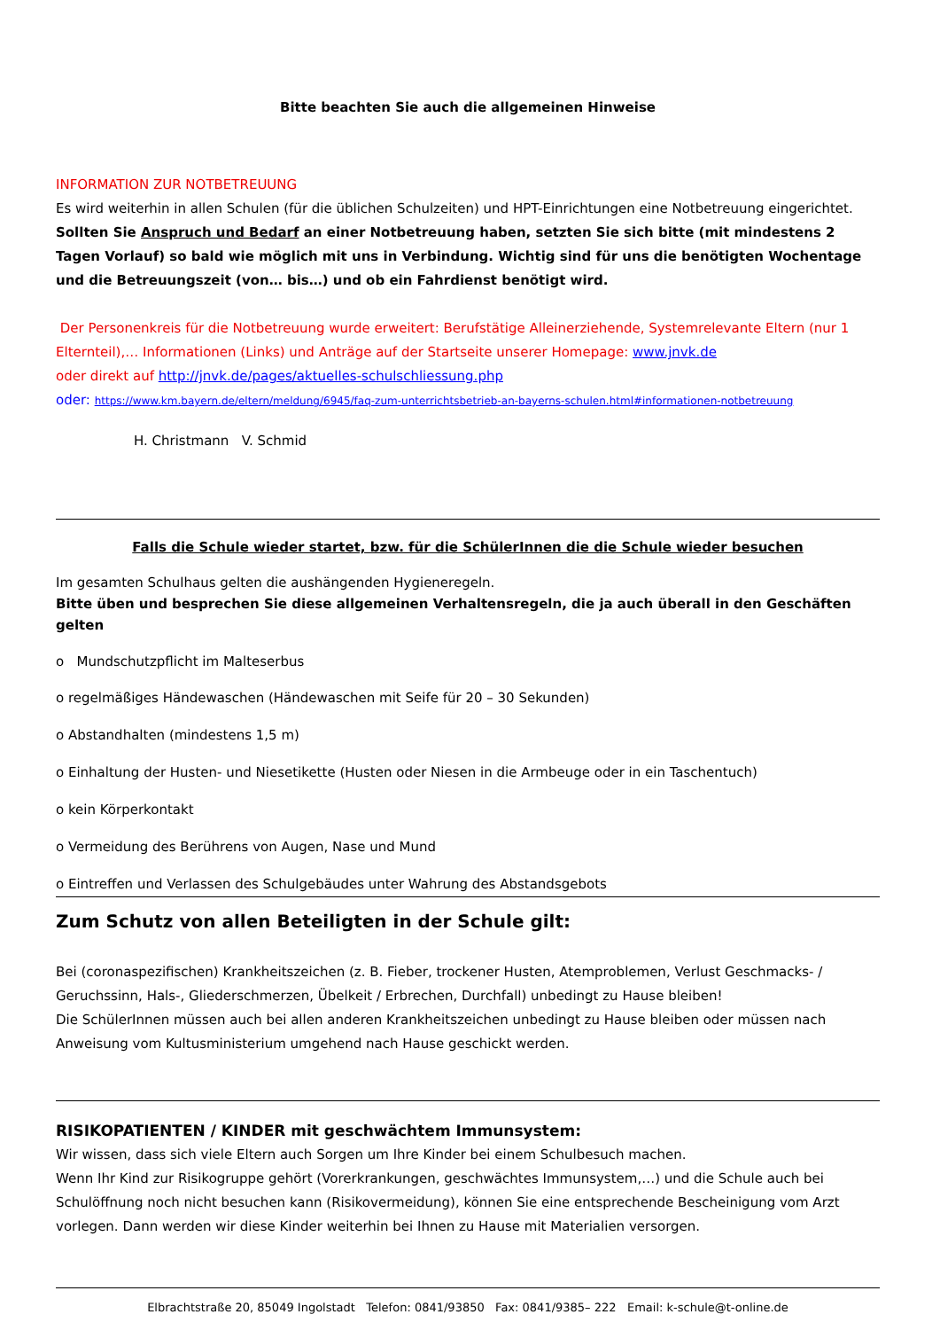Bitte beachten Sie auch die allgemeinen Hinweise
INFORMATION ZUR NOTBETREUUNG
Es wird weiterhin in allen Schulen (für die üblichen Schulzeiten) und HPT-Einrichtungen eine Notbetreuung eingerichtet. Sollten Sie Anspruch und Bedarf an einer Notbetreuung haben, setzten Sie sich bitte (mit mindestens 2 Tagen Vorlauf) so bald wie möglich mit uns in Verbindung. Wichtig sind für uns die benötigten Wochentage und die Betreuungszeit (von… bis…) und ob ein Fahrdienst benötigt wird.
Der Personenkreis für die Notbetreuung wurde erweitert: Berufstätige Alleinerziehende, Systemrelevante Eltern (nur 1 Elternteil),… Informationen (Links) und Anträge auf der Startseite unserer Homepage: www.jnvk.de
oder direkt auf http://jnvk.de/pages/aktuelles-schulschliessung.php
oder: https://www.km.bayern.de/eltern/meldung/6945/faq-zum-unterrichtsbetrieb-an-bayerns-schulen.html#informationen-notbetreuung
H. Christmann V. Schmid
Falls die Schule wieder startet, bzw. für die SchülerInnen die die Schule wieder besuchen
Im gesamten Schulhaus gelten die aushängenden Hygieneregeln.
Bitte üben und besprechen Sie diese allgemeinen Verhaltensregeln, die ja auch überall in den Geschäften gelten
o Mundschutzpflicht im Malteserbus
o regelmäßiges Händewaschen (Händewaschen mit Seife für 20 – 30 Sekunden)
o Abstandhalten (mindestens 1,5 m)
o Einhaltung der Husten- und Niesetikette (Husten oder Niesen in die Armbeuge oder in ein Taschentuch)
o kein Körperkontakt
o Vermeidung des Berührens von Augen, Nase und Mund
o Eintreffen und Verlassen des Schulgebäudes unter Wahrung des Abstandsgebots
Zum Schutz von allen Beteiligten in der Schule gilt:
Bei (coronaspezifischen) Krankheitszeichen (z. B. Fieber, trockener Husten, Atemproblemen, Verlust Geschmacks- / Geruchssinn, Hals-, Gliederschmerzen, Übelkeit / Erbrechen, Durchfall) unbedingt zu Hause bleiben!
Die SchülerInnen müssen auch bei allen anderen Krankheitszeichen unbedingt zu Hause bleiben oder müssen nach Anweisung vom Kultusministerium umgehend nach Hause geschickt werden.
RISIKOPATIENTEN / KINDER mit geschwächtem Immunsystem:
Wir wissen, dass sich viele Eltern auch Sorgen um Ihre Kinder bei einem Schulbesuch machen.
Wenn Ihr Kind zur Risikogruppe gehört (Vorerkrankungen, geschwächtes Immunsystem,…) und die Schule auch bei Schulöffnung noch nicht besuchen kann (Risikovermeidung), können Sie eine entsprechende Bescheinigung vom Arzt vorlegen. Dann werden wir diese Kinder weiterhin bei Ihnen zu Hause mit Materialien versorgen.
Elbrachtstraße 20, 85049 Ingolstadt Telefon: 0841/93850 Fax: 0841/9385– 222 Email: k-schule@t-online.de